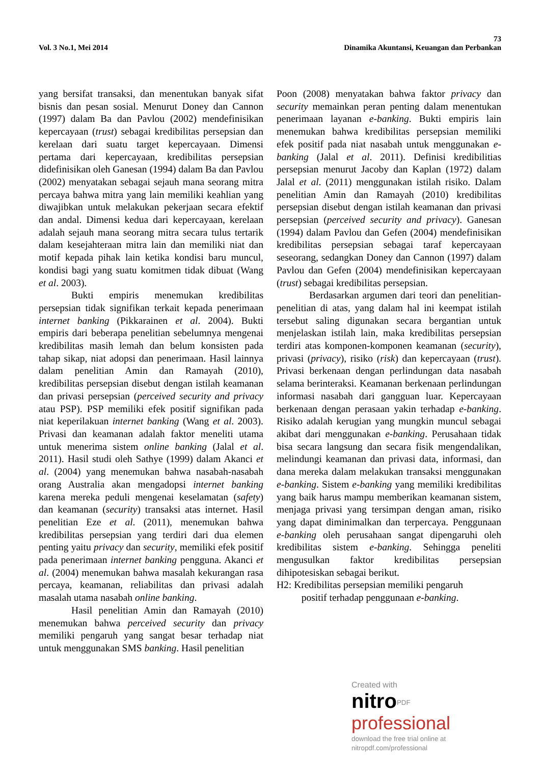73
Vol. 3 No.1, Mei 2014 Dinamika Akuntansi, Keuangan dan Perbankan
yang bersifat transaksi, dan menentukan banyak sifat bisnis dan pesan sosial. Menurut Doney dan Cannon (1997) dalam Ba dan Pavlou (2002) mendefinisikan kepercayaan (trust) sebagai kredibilitas persepsian dan kerelaan dari suatu target kepercayaan. Dimensi pertama dari kepercayaan, kredibilitas persepsian didefinisikan oleh Ganesan (1994) dalam Ba dan Pavlou (2002) menyatakan sebagai sejauh mana seorang mitra percaya bahwa mitra yang lain memiliki keahlian yang diwajibkan untuk melakukan pekerjaan secara efektif dan andal. Dimensi kedua dari kepercayaan, kerelaan adalah sejauh mana seorang mitra secara tulus tertarik dalam kesejahteraan mitra lain dan memiliki niat dan motif kepada pihak lain ketika kondisi baru muncul, kondisi bagi yang suatu komitmen tidak dibuat (Wang et al. 2003).
Bukti empiris menemukan kredibilitas persepsian tidak signifikan terkait kepada penerimaan internet banking (Pikkarainen et al. 2004). Bukti empiris dari beberapa penelitian sebelumnya mengenai kredibilitas masih lemah dan belum konsisten pada tahap sikap, niat adopsi dan penerimaan. Hasil lainnya dalam penelitian Amin dan Ramayah (2010), kredibilitas persepsian disebut dengan istilah keamanan dan privasi persepsian (perceived security and privacy atau PSP). PSP memiliki efek positif signifikan pada niat keperilakuan internet banking (Wang et al. 2003). Privasi dan keamanan adalah faktor meneliti utama untuk menerima sistem online banking (Jalal et al. 2011). Hasil studi oleh Sathye (1999) dalam Akanci et al. (2004) yang menemukan bahwa nasabah-nasabah orang Australia akan mengadopsi internet banking karena mereka peduli mengenai keselamatan (safety) dan keamanan (security) transaksi atas internet. Hasil penelitian Eze et al. (2011), menemukan bahwa kredibilitas persepsian yang terdiri dari dua elemen penting yaitu privacy dan security, memiliki efek positif pada penerimaan internet banking pengguna. Akanci et al. (2004) menemukan bahwa masalah kekurangan rasa percaya, keamanan, reliabilitas dan privasi adalah masalah utama nasabah online banking.
Hasil penelitian Amin dan Ramayah (2010) menemukan bahwa perceived security dan privacy memiliki pengaruh yang sangat besar terhadap niat untuk menggunakan SMS banking. Hasil penelitian
Poon (2008) menyatakan bahwa faktor privacy dan security memainkan peran penting dalam menentukan penerimaan layanan e-banking. Bukti empiris lain menemukan bahwa kredibilitas persepsian memiliki efek positif pada niat nasabah untuk menggunakan e-banking (Jalal et al. 2011). Definisi kredibilitias persepsian menurut Jacoby dan Kaplan (1972) dalam Jalal et al. (2011) menggunakan istilah risiko. Dalam penelitian Amin dan Ramayah (2010) kredibilitas persepsian disebut dengan istilah keamanan dan privasi persepsian (perceived security and privacy). Ganesan (1994) dalam Pavlou dan Gefen (2004) mendefinisikan kredibilitas persepsian sebagai taraf kepercayaan seseorang, sedangkan Doney dan Cannon (1997) dalam Pavlou dan Gefen (2004) mendefinisikan kepercayaan (trust) sebagai kredibilitas persepsian.
Berdasarkan argumen dari teori dan penelitian-penelitian di atas, yang dalam hal ini keempat istilah tersebut saling digunakan secara bergantian untuk menjelaskan istilah lain, maka kredibilitas persepsian terdiri atas komponen-komponen keamanan (security), privasi (privacy), risiko (risk) dan kepercayaan (trust). Privasi berkenaan dengan perlindungan data nasabah selama berinteraksi. Keamanan berkenaan perlindungan informasi nasabah dari gangguan luar. Kepercayaan berkenaan dengan perasaan yakin terhadap e-banking. Risiko adalah kerugian yang mungkin muncul sebagai akibat dari menggunakan e-banking. Perusahaan tidak bisa secara langsung dan secara fisik mengendalikan, melindungi keamanan dan privasi data, informasi, dan dana mereka dalam melakukan transaksi menggunakan e-banking. Sistem e-banking yang memiliki kredibilitas yang baik harus mampu memberikan keamanan sistem, menjaga privasi yang tersimpan dengan aman, risiko yang dapat diminimalkan dan terpercaya. Penggunaan e-banking oleh perusahaan sangat dipengaruhi oleh kredibilitas sistem e-banking. Sehingga peneliti mengusulkan faktor kredibilitas persepsian dihipotesiskan sebagai berikut.
H2: Kredibilitas persepsian memiliki pengaruh
positif terhadap penggunaan e-banking.
Created with
nitro<sup>PDF</sup> professional
download the free trial online at nitropdf.com/professional